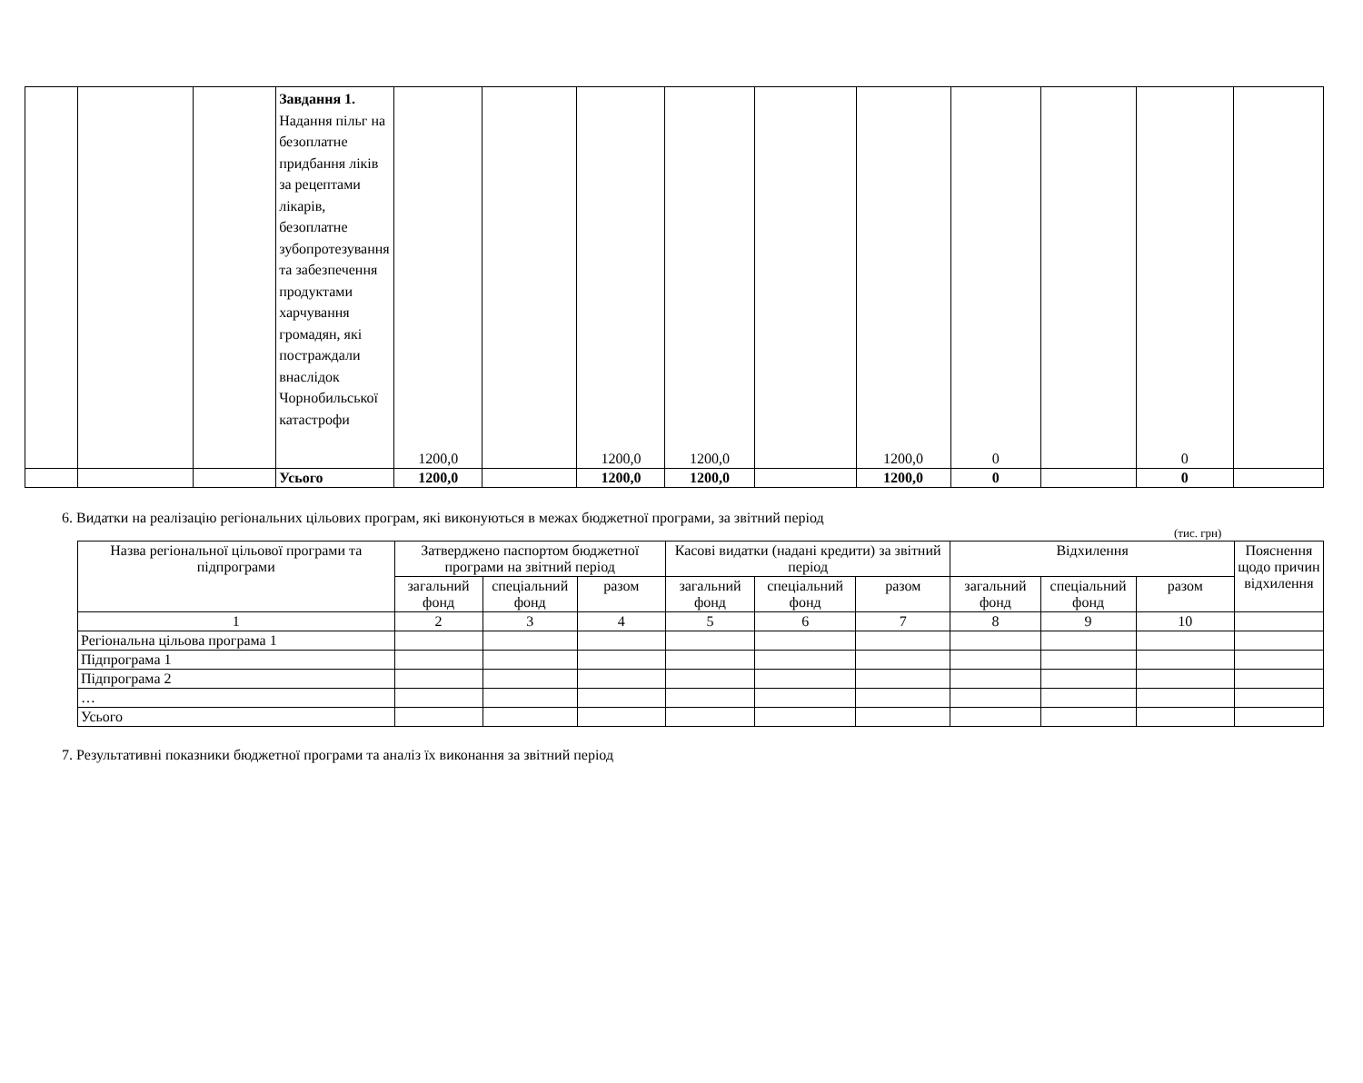| | | | Завдання 1. Надання пільг на безоплатне придбання ліків за рецептами лікарів, безоплатне зубопротезування та забезпечення продуктами харчування громадян, які постраждали внаслідок Чорнобильської катастрофи | 1200,0 | | 1200,0 | 1200,0 | | 1200,0 | 0 | | 0 | |
| | | | Усього | 1200,0 | | 1200,0 | 1200,0 | | 1200,0 | 0 | | 0 | |
6. Видатки на реалізацію регіональних цільових програм, які виконуються в межах бюджетної програми, за звітний період
(тис. грн)
| Назва регіональної цільової програми та підпрограми | Затверджено паспортом бюджетної програми на звітний період | | | Касові видатки (надані кредити) за звітний період | | | Відхилення | | | Пояснення щодо причин відхилення |
| --- | --- | --- | --- | --- | --- | --- | --- | --- | --- | --- |
| | загальний фонд | спеціальний фонд | разом | загальний фонд | спеціальний фонд | разом | загальний фонд | спеціальний фонд | разом | |
| 1 | 2 | 3 | 4 | 5 | 6 | 7 | 8 | 9 | 10 | |
| Регіональна цільова програма 1 | | | | | | | | | | |
| Підпрограма 1 | | | | | | | | | | |
| Підпрограма 2 | | | | | | | | | | |
| … | | | | | | | | | | |
| Усього | | | | | | | | | | |
7. Результативні показники бюджетної програми та аналіз їх виконання за звітний період